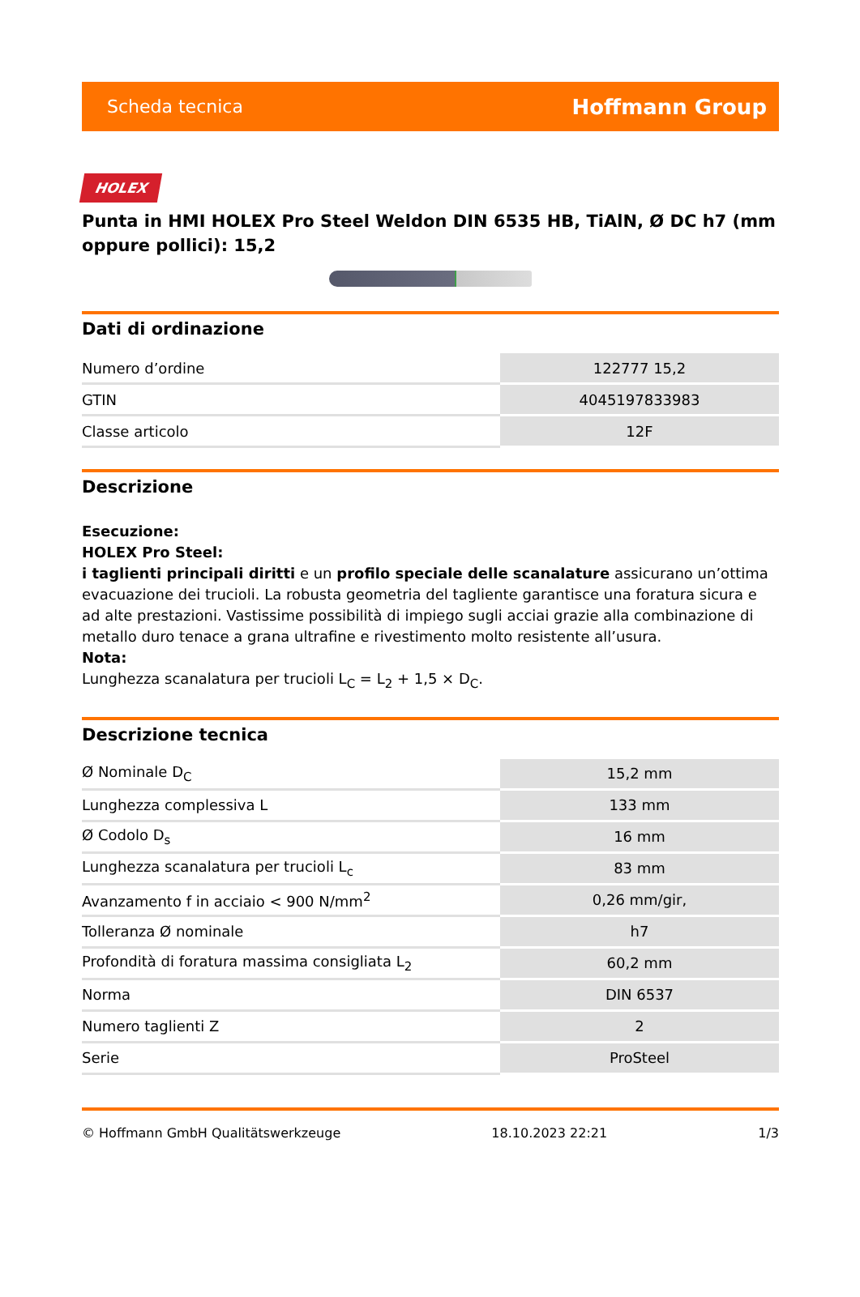Scheda tecnica Hoffmann Group
HOLEX
Punta in HMI HOLEX Pro Steel Weldon DIN 6535 HB, TiAlN, Ø DC h7 (mm oppure pollici): 15,2
Dati di ordinazione
| Numero d’ordine | 122777 15,2 |
| GTIN | 4045197833983 |
| Classe articolo | 12F |
Descrizione
Esecuzione:
HOLEX Pro Steel:
i taglienti principali diritti e un profilo speciale delle scanalature assicurano un’ottima evacuazione dei trucioli. La robusta geometria del tagliente garantisce una foratura sicura e ad alte prestazioni. Vastissime possibilità di impiego sugli acciai grazie alla combinazione di metallo duro tenace a grana ultrafine e rivestimento molto resistente all’usura.
Nota:
Lunghezza scanalatura per trucioli L<sub>C</sub> = L<sub>2</sub> + 1,5 × D<sub>C</sub>.
Descrizione tecnica
| Ø Nominale D<sub>C</sub> | 15,2 mm |
| Lunghezza complessiva L | 133 mm |
| Ø Codolo D<sub>s</sub> | 16 mm |
| Lunghezza scanalatura per trucioli L<sub>c</sub> | 83 mm |
| Avanzamento f in acciaio < 900 N/mm<sup>2</sup> | 0,26 mm/gir, |
| Tolleranza Ø nominale | h7 |
| Profondità di foratura massima consigliata L<sub>2</sub> | 60,2 mm |
| Norma | DIN 6537 |
| Numero taglienti Z | 2 |
| Serie | ProSteel |
© Hoffmann GmbH Qualitätswerkzeuge 18.10.2023 22:21 1/3